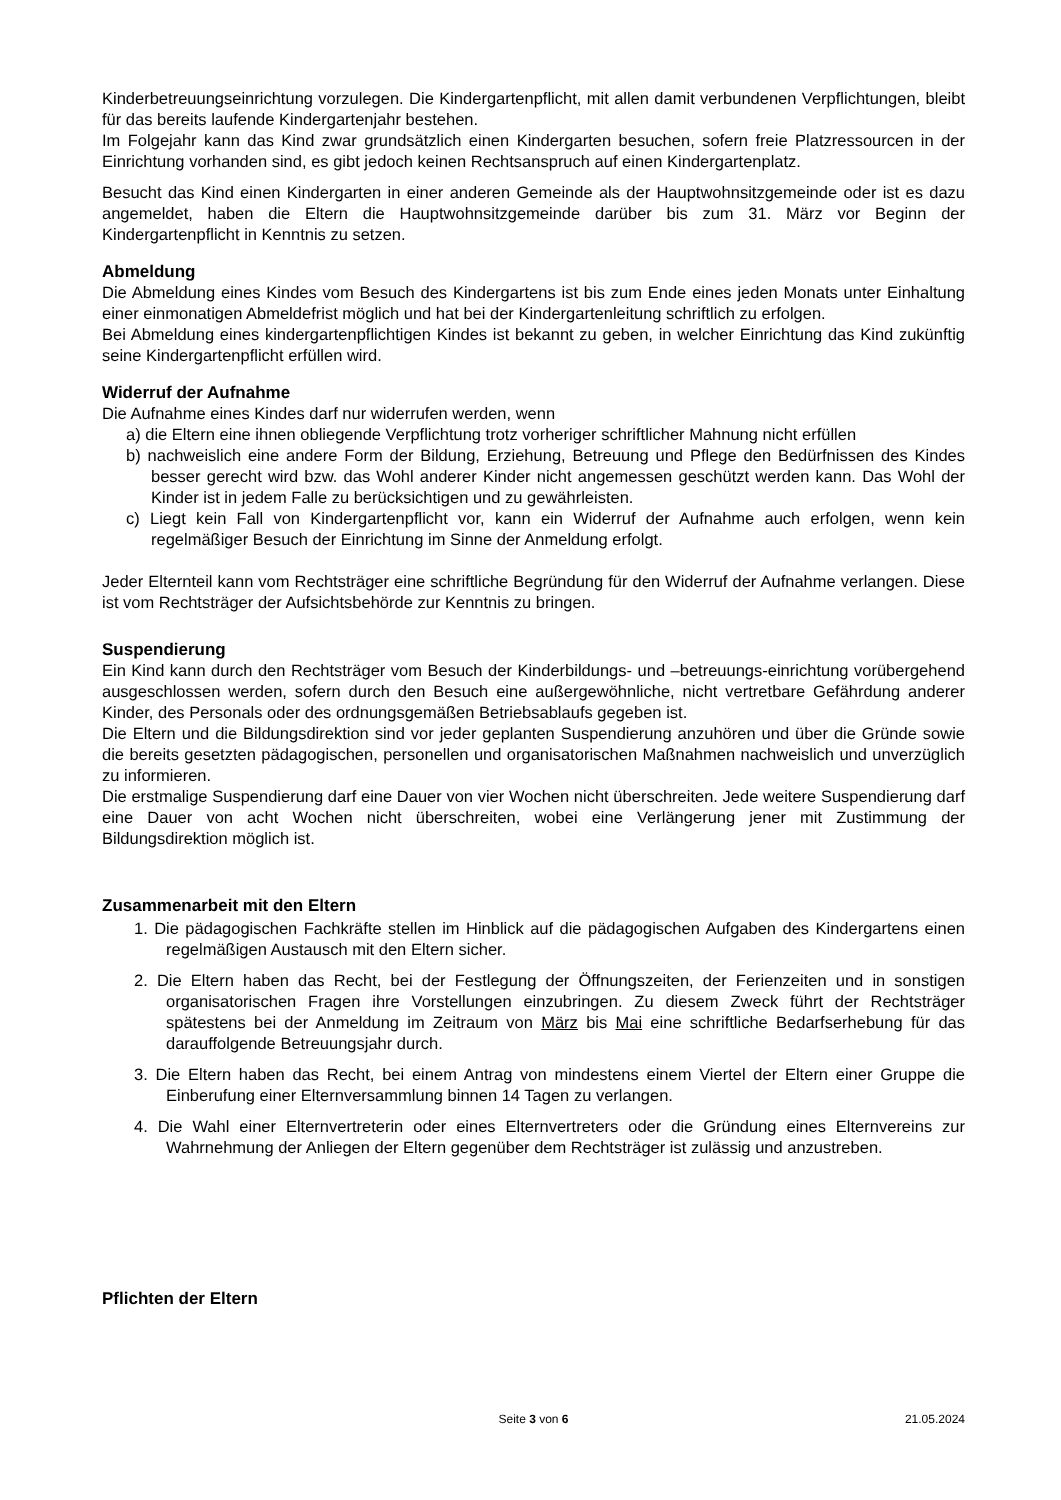Kinderbetreuungseinrichtung vorzulegen. Die Kindergartenpflicht, mit allen damit verbundenen Verpflichtungen, bleibt für das bereits laufende Kindergartenjahr bestehen.
Im Folgejahr kann das Kind zwar grundsätzlich einen Kindergarten besuchen, sofern freie Platzressourcen in der Einrichtung vorhanden sind, es gibt jedoch keinen Rechtsanspruch auf einen Kindergartenplatz.
Besucht das Kind einen Kindergarten in einer anderen Gemeinde als der Hauptwohnsitzgemeinde oder ist es dazu angemeldet, haben die Eltern die Hauptwohnsitzgemeinde darüber bis zum 31. März vor Beginn der Kindergartenpflicht in Kenntnis zu setzen.
Abmeldung
Die Abmeldung eines Kindes vom Besuch des Kindergartens ist bis zum Ende eines jeden Monats unter Einhaltung einer einmonatigen Abmeldefrist möglich und hat bei der Kindergartenleitung schriftlich zu erfolgen.
Bei Abmeldung eines kindergartenpflichtigen Kindes ist bekannt zu geben, in welcher Einrichtung das Kind zukünftig seine Kindergartenpflicht erfüllen wird.
Widerruf der Aufnahme
Die Aufnahme eines Kindes darf nur widerrufen werden, wenn
a) die Eltern eine ihnen obliegende Verpflichtung trotz vorheriger schriftlicher Mahnung nicht erfüllen
b) nachweislich eine andere Form der Bildung, Erziehung, Betreuung und Pflege den Bedürfnissen des Kindes besser gerecht wird bzw. das Wohl anderer Kinder nicht angemessen geschützt werden kann. Das Wohl der Kinder ist in jedem Falle zu berücksichtigen und zu gewährleisten.
c) Liegt kein Fall von Kindergartenpflicht vor, kann ein Widerruf der Aufnahme auch erfolgen, wenn kein regelmäßiger Besuch der Einrichtung im Sinne der Anmeldung erfolgt.
Jeder Elternteil kann vom Rechtsträger eine schriftliche Begründung für den Widerruf der Aufnahme verlangen. Diese ist vom Rechtsträger der Aufsichtsbehörde zur Kenntnis zu bringen.
Suspendierung
Ein Kind kann durch den Rechtsträger vom Besuch der Kinderbildungs- und –betreuungs-einrichtung vorübergehend ausgeschlossen werden, sofern durch den Besuch eine außergewöhnliche, nicht vertretbare Gefährdung anderer Kinder, des Personals oder des ordnungsgemäßen Betriebsablaufs gegeben ist.
Die Eltern und die Bildungsdirektion sind vor jeder geplanten Suspendierung anzuhören und über die Gründe sowie die bereits gesetzten pädagogischen, personellen und organisatorischen Maßnahmen nachweislich und unverzüglich zu informieren.
Die erstmalige Suspendierung darf eine Dauer von vier Wochen nicht überschreiten. Jede weitere Suspendierung darf eine Dauer von acht Wochen nicht überschreiten, wobei eine Verlängerung jener mit Zustimmung der Bildungsdirektion möglich ist.
Zusammenarbeit mit den Eltern
1. Die pädagogischen Fachkräfte stellen im Hinblick auf die pädagogischen Aufgaben des Kindergartens einen regelmäßigen Austausch mit den Eltern sicher.
2. Die Eltern haben das Recht, bei der Festlegung der Öffnungszeiten, der Ferienzeiten und in sonstigen organisatorischen Fragen ihre Vorstellungen einzubringen. Zu diesem Zweck führt der Rechtsträger spätestens bei der Anmeldung im Zeitraum von März bis Mai eine schriftliche Bedarfserhebung für das darauffolgende Betreuungsjahr durch.
3. Die Eltern haben das Recht, bei einem Antrag von mindestens einem Viertel der Eltern einer Gruppe die Einberufung einer Elternversammlung binnen 14 Tagen zu verlangen.
4. Die Wahl einer Elternvertreterin oder eines Elternvertreters oder die Gründung eines Elternvereins zur Wahrnehmung der Anliegen der Eltern gegenüber dem Rechtsträger ist zulässig und anzustreben.
Pflichten der Eltern
21.05.2024 Seite 3 von 6 21.05.2024